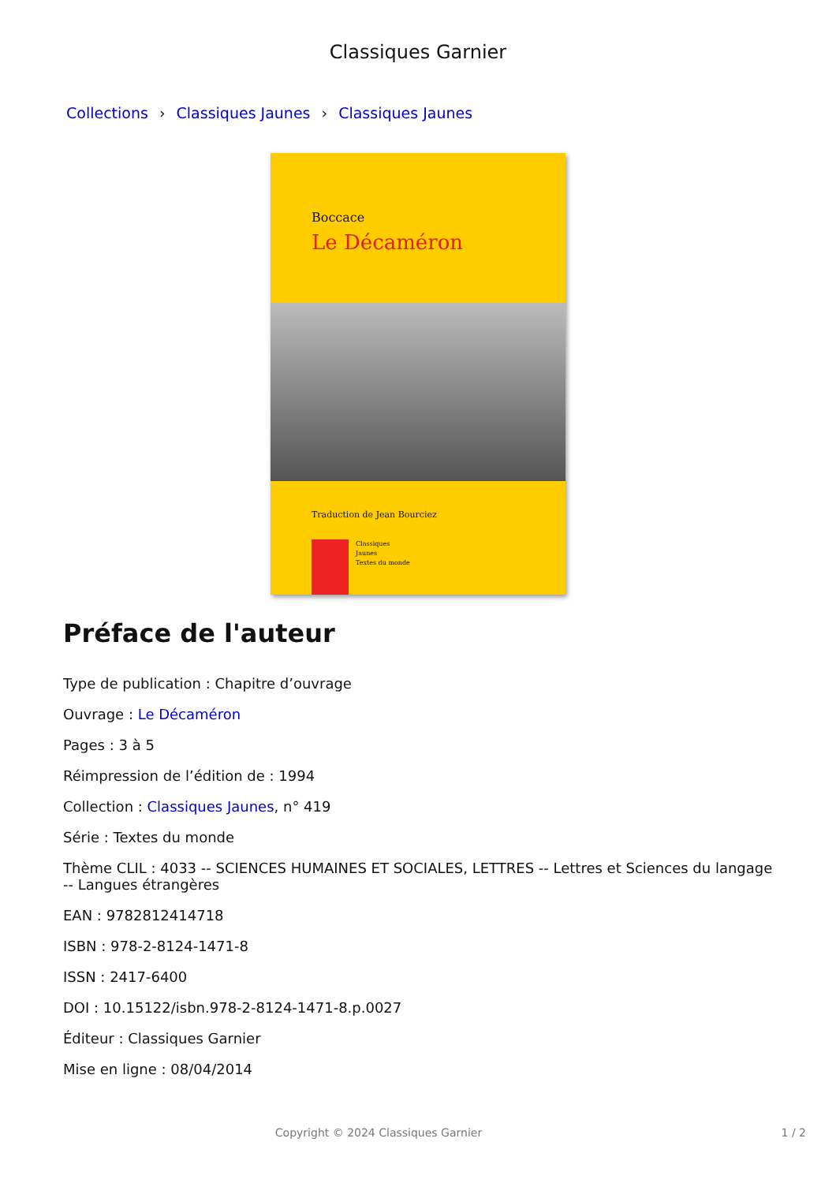Classiques Garnier
Collections › Classiques Jaunes › Classiques Jaunes
Boccace
Le Décaméron
Traduction de Jean Bourciez
Classiques
Jaunes
Textes du monde
Préface de l'auteur
Type de publication : Chapitre d’ouvrage
Ouvrage : Le Décaméron
Pages : 3 à 5
Réimpression de l’édition de : 1994
Collection : Classiques Jaunes, n° 419
Série : Textes du monde
Thème CLIL : 4033 -- SCIENCES HUMAINES ET SOCIALES, LETTRES -- Lettres et Sciences du langage -- Langues étrangères
EAN : 9782812414718
ISBN : 978-2-8124-1471-8
ISSN : 2417-6400
DOI : 10.15122/isbn.978-2-8124-1471-8.p.0027
Éditeur : Classiques Garnier
Mise en ligne : 08/04/2014
Copyright © 2024 Classiques Garnier 1 / 2